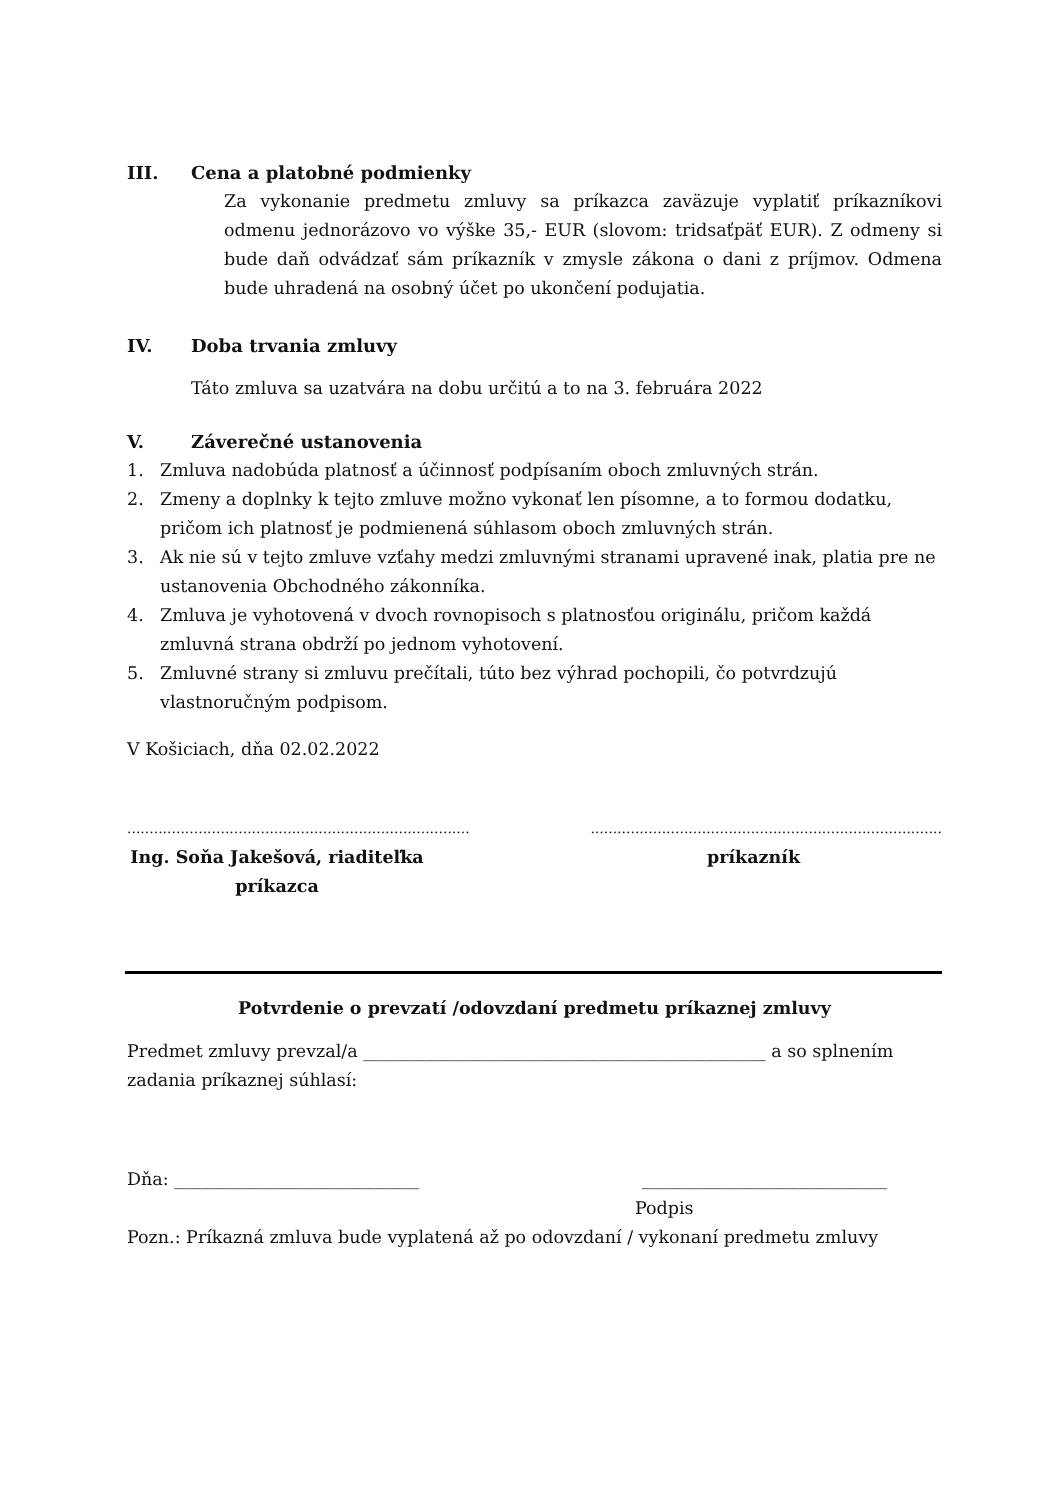III. Cena a platobné podmienky
Za vykonanie predmetu zmluvy sa príkazca zaväzuje vyplatiť príkazníkovi odmenu jednorázovo vo výške 35,- EUR (slovom: tridsaťpäť EUR). Z odmeny si bude daň odvádzať sám príkazník v zmysle zákona o dani z príjmov. Odmena bude uhradená na osobný účet po ukončení podujatia.
IV. Doba trvania zmluvy
Táto zmluva sa uzatvára na dobu určitú a to na 3. februára 2022
V. Záverečné ustanovenia
1. Zmluva nadobúda platnosť a účinnosť podpísaním oboch zmluvných strán.
2. Zmeny a doplnky k tejto zmluve možno vykonať len písomne, a to formou dodatku, pričom ich platnosť je podmienená súhlasom oboch zmluvných strán.
3. Ak nie sú v tejto zmluve vzťahy medzi zmluvnými stranami upravené inak, platia pre ne ustanovenia Obchodného zákonníka.
4. Zmluva je vyhotovená v dvoch rovnopisoch s platnosťou originálu, pričom každá zmluvná strana obdrží po jednom vyhotovení.
5. Zmluvné strany si zmluvu prečítali, túto bez výhrad pochopili, čo potvrdzujú vlastnoručným podpisom.
V Košiciach, dňa 02.02.2022
............................................................................................................................................................
Ing. Soňa Jakešová, riaditeľka
príkazca
príkazník
Potvrdenie o prevzatí /odovzdaní predmetu príkaznej zmluvy
Predmet zmluvy prevzal/a ______________________________________________ a so splnením zadania príkaznej súhlasí:
Dňa: ____________________________ ____________________________
Podpis
Pozn.: Príkazná zmluva bude vyplatená až po odovzdaní / vykonaní predmetu zmluvy